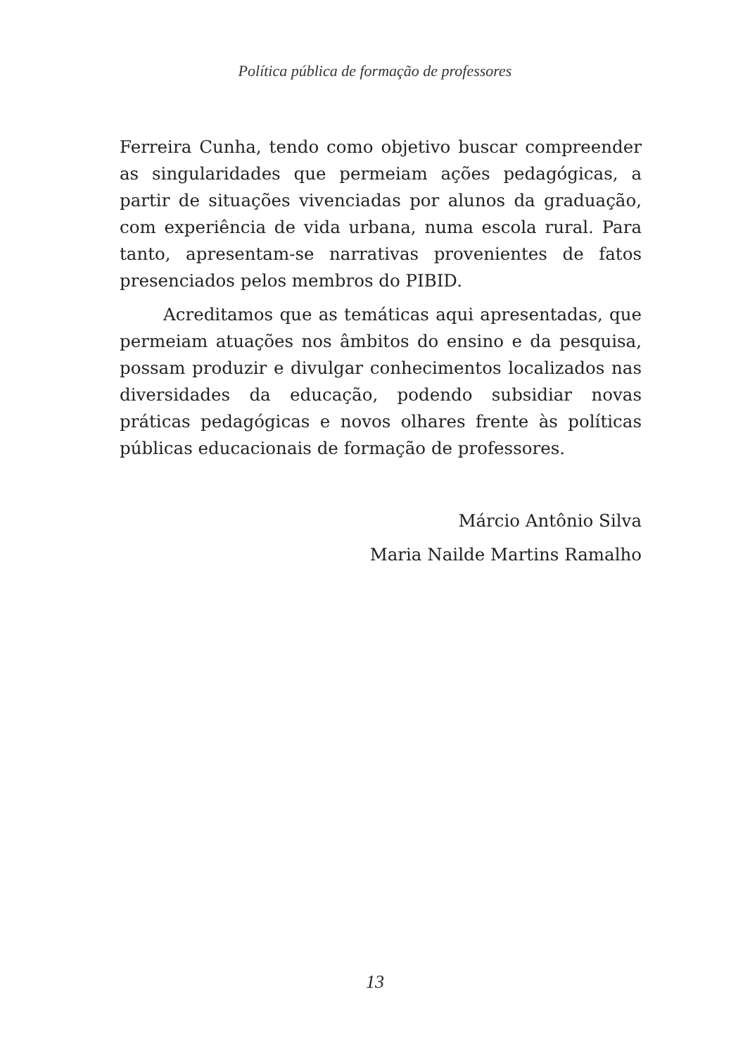Política pública de formação de professores
Ferreira Cunha, tendo como objetivo buscar compreender as singularidades que permeiam ações pedagógicas, a partir de situações vivenciadas por alunos da graduação, com experiência de vida urbana, numa escola rural. Para tanto, apresentam-se narrativas provenientes de fatos presenciados pelos membros do PIBID.
Acreditamos que as temáticas aqui apresentadas, que permeiam atuações nos âmbitos do ensino e da pesquisa, possam produzir e divulgar conhecimentos localizados nas diversidades da educação, podendo subsidiar novas práticas pedagógicas e novos olhares frente às políticas públicas educacionais de formação de professores.
Márcio Antônio Silva
Maria Nailde Martins Ramalho
13